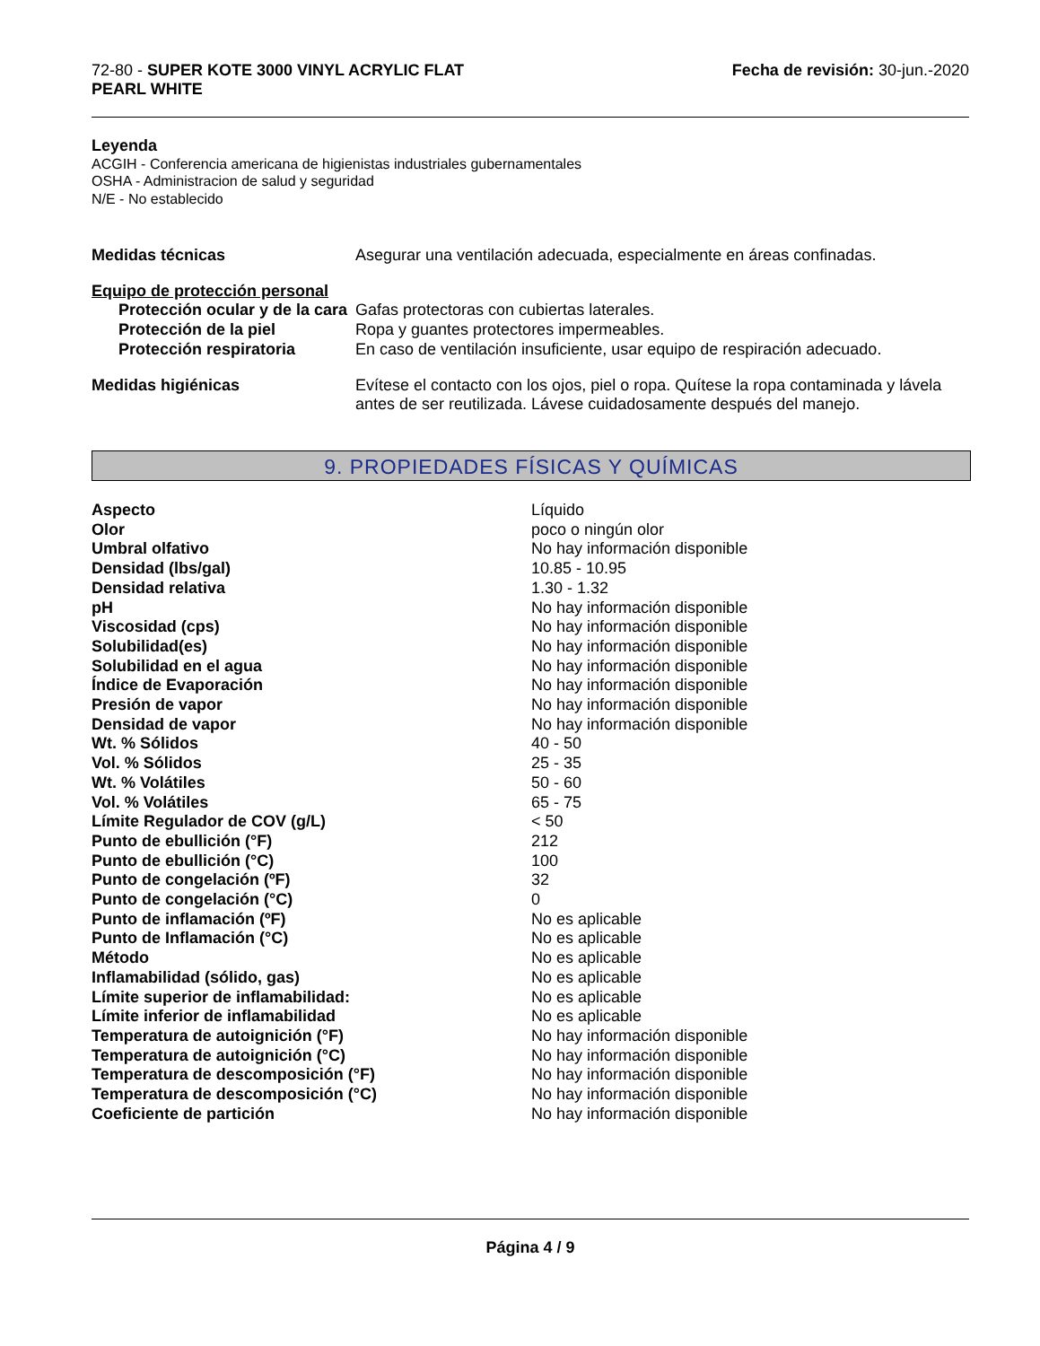72-80 - SUPER KOTE 3000 VINYL ACRYLIC FLAT
PEARL WHITE
Fecha de revisión: 30-jun.-2020
Leyenda
ACGIH - Conferencia americana de higienistas industriales gubernamentales
OSHA - Administracion de salud y seguridad
N/E - No establecido
| Medidas técnicas | Asegurar una ventilación adecuada, especialmente en áreas confinadas. |
| Equipo de protección personal | |
| Protección ocular y de la cara | Gafas protectoras con cubiertas laterales. |
| Protección de la piel | Ropa y guantes protectores impermeables. |
| Protección respiratoria | En caso de ventilación insuficiente, usar equipo de respiración adecuado. |
| Medidas higiénicas | Evítese el contacto con los ojos, piel o ropa. Quítese la ropa contaminada y lávela antes de ser reutilizada. Lávese cuidadosamente después del manejo. |
9. PROPIEDADES FÍSICAS Y QUÍMICAS
| Aspecto | Líquido |
| Olor | poco o ningún olor |
| Umbral olfativo | No hay información disponible |
| Densidad (lbs/gal) | 10.85 - 10.95 |
| Densidad relativa | 1.30 - 1.32 |
| pH | No hay información disponible |
| Viscosidad (cps) | No hay información disponible |
| Solubilidad(es) | No hay información disponible |
| Solubilidad en el agua | No hay información disponible |
| Índice de Evaporación | No hay información disponible |
| Presión de vapor | No hay información disponible |
| Densidad de vapor | No hay información disponible |
| Wt. % Sólidos | 40 - 50 |
| Vol. % Sólidos | 25 - 35 |
| Wt. % Volátiles | 50 - 60 |
| Vol. % Volátiles | 65 - 75 |
| Límite Regulador de COV (g/L) | < 50 |
| Punto de ebullición (°F) | 212 |
| Punto de ebullición (°C) | 100 |
| Punto de congelación (ºF) | 32 |
| Punto de congelación (°C) | 0 |
| Punto de inflamación (ºF) | No es aplicable |
| Punto de Inflamación (°C) | No es aplicable |
| Método | No es aplicable |
| Inflamabilidad (sólido, gas) | No es aplicable |
| Límite superior de inflamabilidad: | No es aplicable |
| Límite inferior de inflamabilidad | No es aplicable |
| Temperatura de autoignición (°F) | No hay información disponible |
| Temperatura de autoignición (°C) | No hay información disponible |
| Temperatura de descomposición (°F) | No hay información disponible |
| Temperatura de descomposición (°C) | No hay información disponible |
| Coeficiente de partición | No hay información disponible |
Página 4 / 9